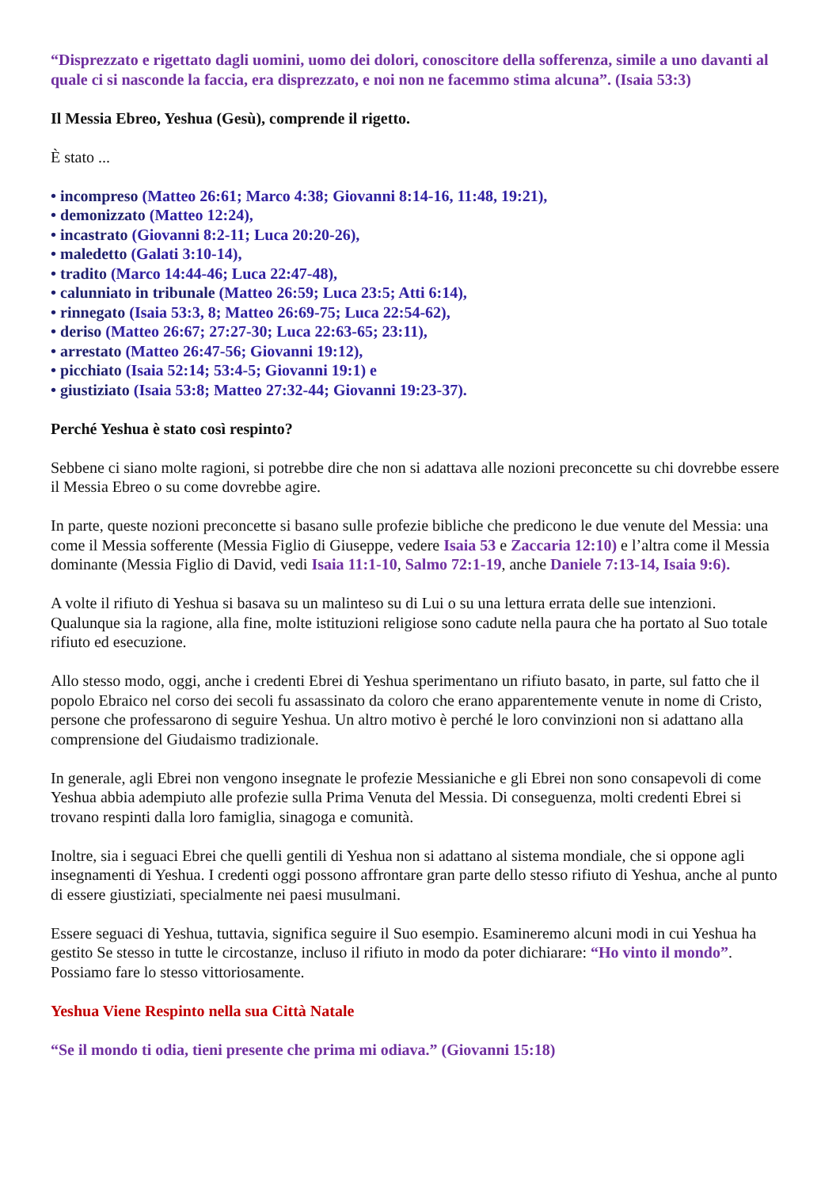“Disprezzato e rigettato dagli uomini, uomo dei dolori, conoscitore della sofferenza, simile a uno davanti al quale ci si nasconde la faccia, era disprezzato, e noi non ne facemmo stima alcuna”. (Isaia 53:3)
Il Messia Ebreo, Yeshua (Gesù), comprende il rigetto.
È stato ...
• incompreso (Matteo 26:61; Marco 4:38; Giovanni 8:14-16, 11:48, 19:21),
• demonizzato (Matteo 12:24),
• incastrato (Giovanni 8:2-11; Luca 20:20-26),
• maledetto (Galati 3:10-14),
• tradito (Marco 14:44-46; Luca 22:47-48),
• calunniato in tribunale (Matteo 26:59; Luca 23:5; Atti 6:14),
• rinnegato (Isaia 53:3, 8; Matteo 26:69-75; Luca 22:54-62),
• deriso (Matteo 26:67; 27:27-30; Luca 22:63-65; 23:11),
• arrestato (Matteo 26:47-56; Giovanni 19:12),
• picchiato (Isaia 52:14; 53:4-5; Giovanni 19:1) e
• giustiziato (Isaia 53:8; Matteo 27:32-44; Giovanni 19:23-37).
Perché Yeshua è stato così respinto?
Sebbene ci siano molte ragioni, si potrebbe dire che non si adattava alle nozioni preconcette su chi dovrebbe essere il Messia Ebreo o su come dovrebbe agire.
In parte, queste nozioni preconcette si basano sulle profezie bibliche che predicono le due venute del Messia: una come il Messia sofferente (Messia Figlio di Giuseppe, vedere Isaia 53 e Zaccaria 12:10) e l’altra come il Messia dominante (Messia Figlio di David, vedi Isaia 11:1-10, Salmo 72:1-19, anche Daniele 7:13-14, Isaia 9:6).
A volte il rifiuto di Yeshua si basava su un malinteso su di Lui o su una lettura errata delle sue intenzioni. Qualunque sia la ragione, alla fine, molte istituzioni religiose sono cadute nella paura che ha portato al Suo totale rifiuto ed esecuzione.
Allo stesso modo, oggi, anche i credenti Ebrei di Yeshua sperimentano un rifiuto basato, in parte, sul fatto che il popolo Ebraico nel corso dei secoli fu assassinato da coloro che erano apparentemente venute in nome di Cristo, persone che professarono di seguire Yeshua. Un altro motivo è perché le loro convinzioni non si adattano alla comprensione del Giudaismo tradizionale.
In generale, agli Ebrei non vengono insegnate le profezie Messianiche e gli Ebrei non sono consapevoli di come Yeshua abbia adempiuto alle profezie sulla Prima Venuta del Messia. Di conseguenza, molti credenti Ebrei si trovano respinti dalla loro famiglia, sinagoga e comunità.
Inoltre, sia i seguaci Ebrei che quelli gentili di Yeshua non si adattano al sistema mondiale, che si oppone agli insegnamenti di Yeshua. I credenti oggi possono affrontare gran parte dello stesso rifiuto di Yeshua, anche al punto di essere giustiziati, specialmente nei paesi musulmani.
Essere seguaci di Yeshua, tuttavia, significa seguire il Suo esempio. Esamineremo alcuni modi in cui Yeshua ha gestito Se stesso in tutte le circostanze, incluso il rifiuto in modo da poter dichiarare: “Ho vinto il mondo”. Possiamo fare lo stesso vittoriosamente.
Yeshua Viene Respinto nella sua Città Natale
“Se il mondo ti odia, tieni presente che prima mi odiava.” (Giovanni 15:18)